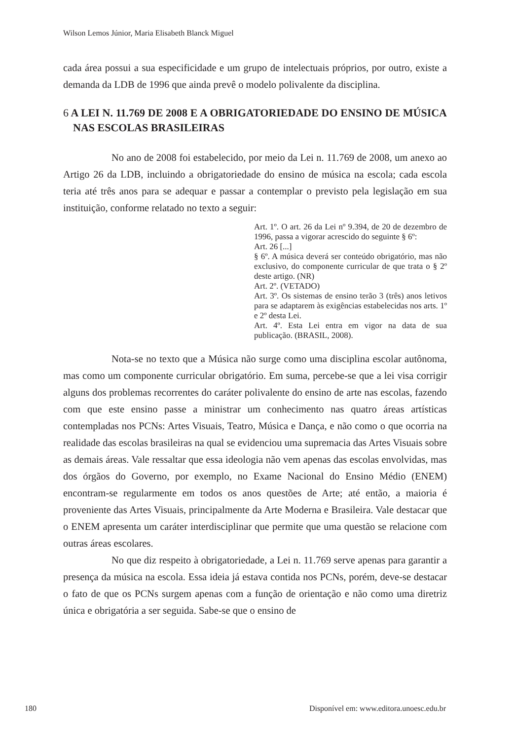Wilson Lemos Júnior, Maria Elisabeth Blanck Miguel
cada área possui a sua especificidade e um grupo de intelectuais próprios, por outro, existe a demanda da LDB de 1996 que ainda prevê o modelo polivalente da disciplina.
6 A LEI N. 11.769 DE 2008 E A OBRIGATORIEDADE DO ENSINO DE MÚSICA NAS ESCOLAS BRASILEIRAS
No ano de 2008 foi estabelecido, por meio da Lei n. 11.769 de 2008, um anexo ao Artigo 26 da LDB, incluindo a obrigatoriedade do ensino de música na escola; cada escola teria até três anos para se adequar e passar a contemplar o previsto pela legislação em sua instituição, conforme relatado no texto a seguir:
Art. 1º. O art. 26 da Lei nº 9.394, de 20 de dezembro de 1996, passa a vigorar acrescido do seguinte § 6º:
Art. 26 [...]
§ 6º. A música deverá ser conteúdo obrigatório, mas não exclusivo, do componente curricular de que trata o § 2º deste artigo. (NR)
Art. 2º. (VETADO)
Art. 3º. Os sistemas de ensino terão 3 (três) anos letivos para se adaptarem às exigências estabelecidas nos arts. 1º e 2º desta Lei.
Art. 4º. Esta Lei entra em vigor na data de sua publicação. (BRASIL, 2008).
Nota-se no texto que a Música não surge como uma disciplina escolar autônoma, mas como um componente curricular obrigatório. Em suma, percebe-se que a lei visa corrigir alguns dos problemas recorrentes do caráter polivalente do ensino de arte nas escolas, fazendo com que este ensino passe a ministrar um conhecimento nas quatro áreas artísticas contempladas nos PCNs: Artes Visuais, Teatro, Música e Dança, e não como o que ocorria na realidade das escolas brasileiras na qual se evidenciou uma supremacia das Artes Visuais sobre as demais áreas. Vale ressaltar que essa ideologia não vem apenas das escolas envolvidas, mas dos órgãos do Governo, por exemplo, no Exame Nacional do Ensino Médio (ENEM) encontram-se regularmente em todos os anos questões de Arte; até então, a maioria é proveniente das Artes Visuais, principalmente da Arte Moderna e Brasileira. Vale destacar que o ENEM apresenta um caráter interdisciplinar que permite que uma questão se relacione com outras áreas escolares.
No que diz respeito à obrigatoriedade, a Lei n. 11.769 serve apenas para garantir a presença da música na escola. Essa ideia já estava contida nos PCNs, porém, deve-se destacar o fato de que os PCNs surgem apenas com a função de orientação e não como uma diretriz única e obrigatória a ser seguida. Sabe-se que o ensino de
180 Disponível em: www.editora.unoesc.edu.br